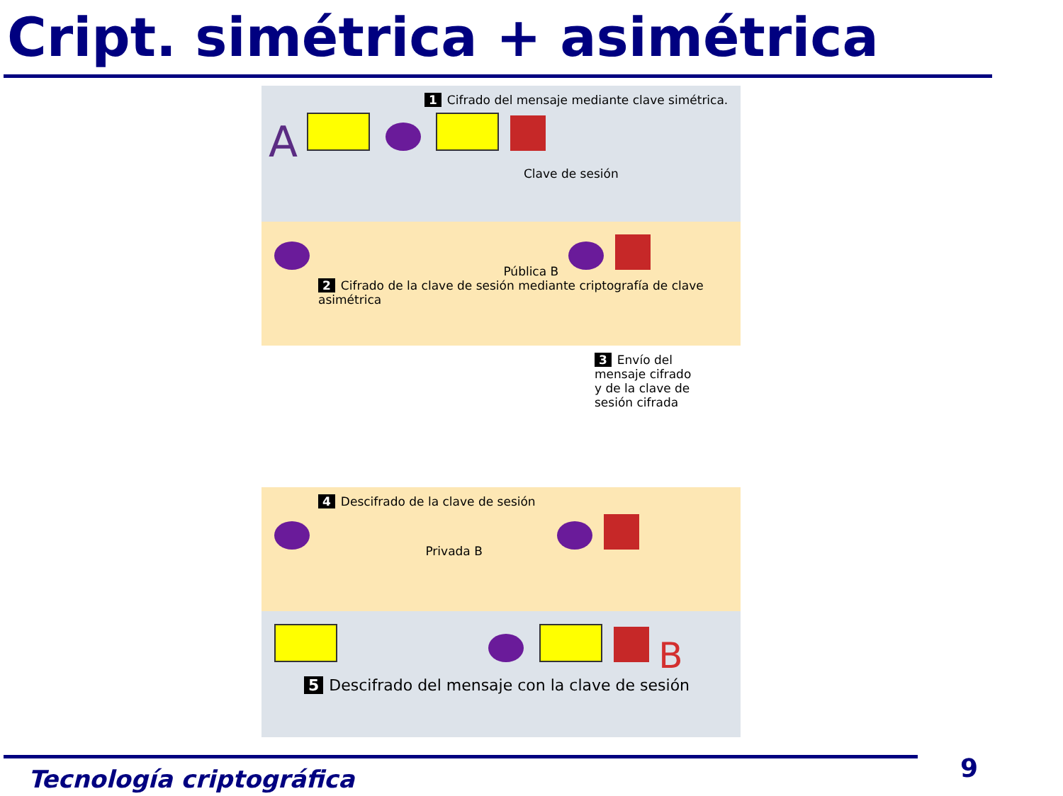Cript. simétrica + asimétrica
1 Cifrado del mensaje mediante clave simétrica.
A
Clave de sesión
Pública B
2 Cifrado de la clave de sesión mediante criptografía de clave asimétrica
3 Envío del mensaje cifrado y de la clave de sesión cifrada
4 Descifrado de la clave de sesión
Privada B
B
5 Descifrado del mensaje con la clave de sesión
Tecnología criptográfica 9